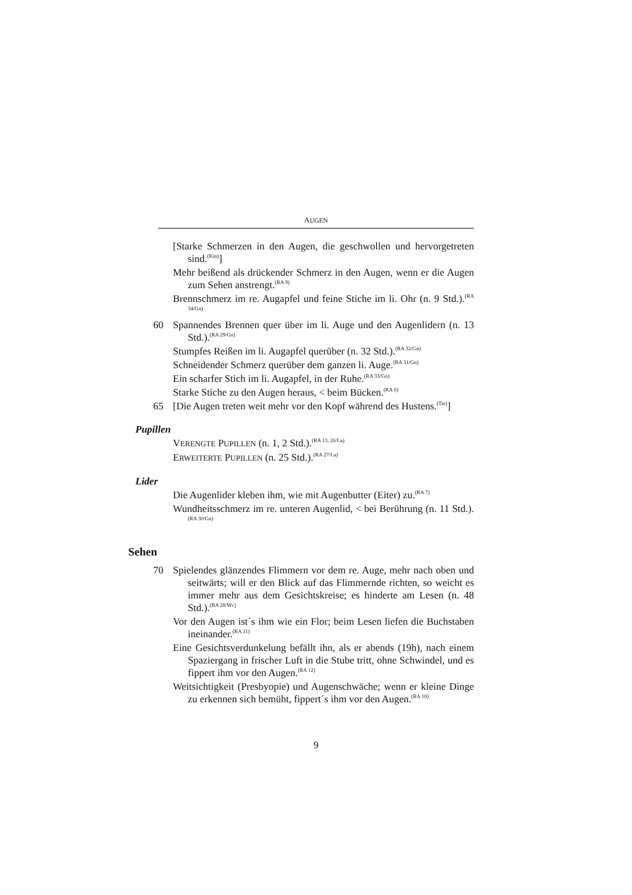AUGEN
[Starke Schmerzen in den Augen, die geschwollen und hervorgetreten sind.<sup>(Kin)</sup>]
Mehr beißend als drückender Schmerz in den Augen, wenn er die Augen zum Sehen anstrengt.<sup>(RA 9)</sup>
Brennschmerz im re. Augapfel und feine Stiche im li. Ohr (n. 9 Std.).<sup>(RA 34/Gn)</sup>
60 Spannendes Brennen quer über im li. Auge und den Augenlidern (n. 13 Std.).<sup>(RA 29/Gn)</sup>
Stumpfes Reißen im li. Augapfel querüber (n. 32 Std.).<sup>(RA 32/Gn)</sup>
Schneidender Schmerz querüber dem ganzen li. Auge.<sup>(RA 31/Gn)</sup>
Ein scharfer Stich im li. Augapfel, in der Ruhe.<sup>(RA 33/Gn)</sup>
Starke Stiche zu den Augen heraus, < beim Bücken.<sup>(RA 6)</sup>
65 [Die Augen treten weit mehr vor den Kopf während des Hustens.<sup>(Tie)</sup>]
Pupillen
VERENGTE PUPILLEN (n. 1, 2 Std.).<sup>(RA 13, 26/La)</sup>
ERWEITERTE PUPILLEN (n. 25 Std.).<sup>(RA 27/La)</sup>
Lider
Die Augenlider kleben ihm, wie mit Augenbutter (Eiter) zu.<sup>(RA 7)</sup>
Wundheitsschmerz im re. unteren Augenlid, < bei Berührung (n. 11 Std.).<sup>(RA 30/Gn)</sup>
Sehen
70 Spielendes glänzendes Flimmern vor dem re. Auge, mehr nach oben und seitwärts; will er den Blick auf das Flimmernde richten, so weicht es immer mehr aus dem Gesichtskreise; es hinderte am Lesen (n. 48 Std.).<sup>(RA 28/Wc)</sup>
Vor den Augen ist´s ihm wie ein Flor; beim Lesen liefen die Buchstaben ineinander.<sup>(RA 11)</sup>
Eine Gesichtsverdunkelung befällt ihn, als er abends (19h), nach einem Spaziergang in frischer Luft in die Stube tritt, ohne Schwindel, und es fippert ihm vor den Augen.<sup>(RA 12)</sup>
Weitsichtigkeit (Presbyopie) und Augenschwäche; wenn er kleine Dinge zu erkennen sich bemüht, fippert´s ihm vor den Augen.<sup>(RA 10)</sup>
9